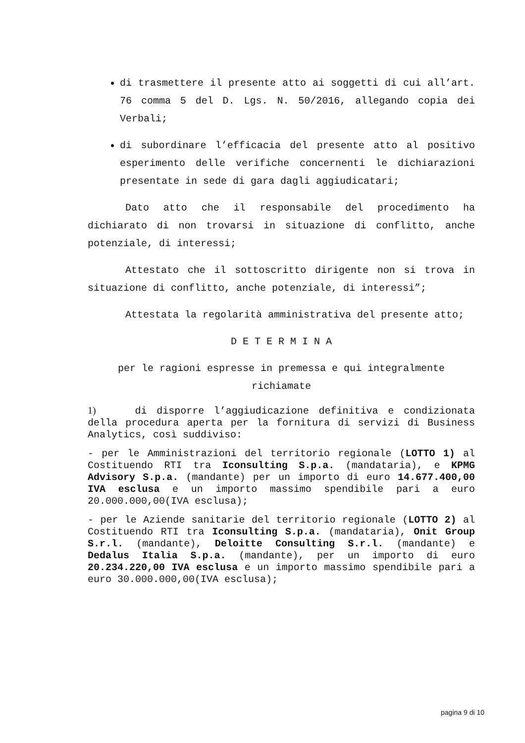di trasmettere il presente atto ai soggetti di cui all’art. 76 comma 5 del D. Lgs. N. 50/2016, allegando copia dei Verbali;
di subordinare l’efficacia del presente atto al positivo esperimento delle verifiche concernenti le dichiarazioni presentate in sede di gara dagli aggiudicatari;
Dato atto che il responsabile del procedimento ha dichiarato di non trovarsi in situazione di conflitto, anche potenziale, di interessi;
Attestato che il sottoscritto dirigente non si trova in situazione di conflitto, anche potenziale, di interessi”;
Attestata la regolarità amministrativa del presente atto;
D E T E R M I N A
per le ragioni espresse in premessa e qui integralmente richiamate
1) di disporre l’aggiudicazione definitiva e condizionata della procedura aperta per la fornitura di servizi di Business Analytics, così suddiviso:
- per le Amministrazioni del territorio regionale (LOTTO 1) al Costituendo RTI tra Iconsulting S.p.a. (mandataria), e KPMG Advisory S.p.a. (mandante) per un importo di euro 14.677.400,00 IVA esclusa e un importo massimo spendibile pari a euro 20.000.000,00(IVA esclusa);
- per le Aziende sanitarie del territorio regionale (LOTTO 2) al Costituendo RTI tra Iconsulting S.p.a. (mandataria), Onit Group S.r.l. (mandante), Deloitte Consulting S.r.l. (mandante) e Dedalus Italia S.p.a. (mandante), per un importo di euro 20.234.220,00 IVA esclusa e un importo massimo spendibile pari a euro 30.000.000,00(IVA esclusa);
pagina 9 di 10